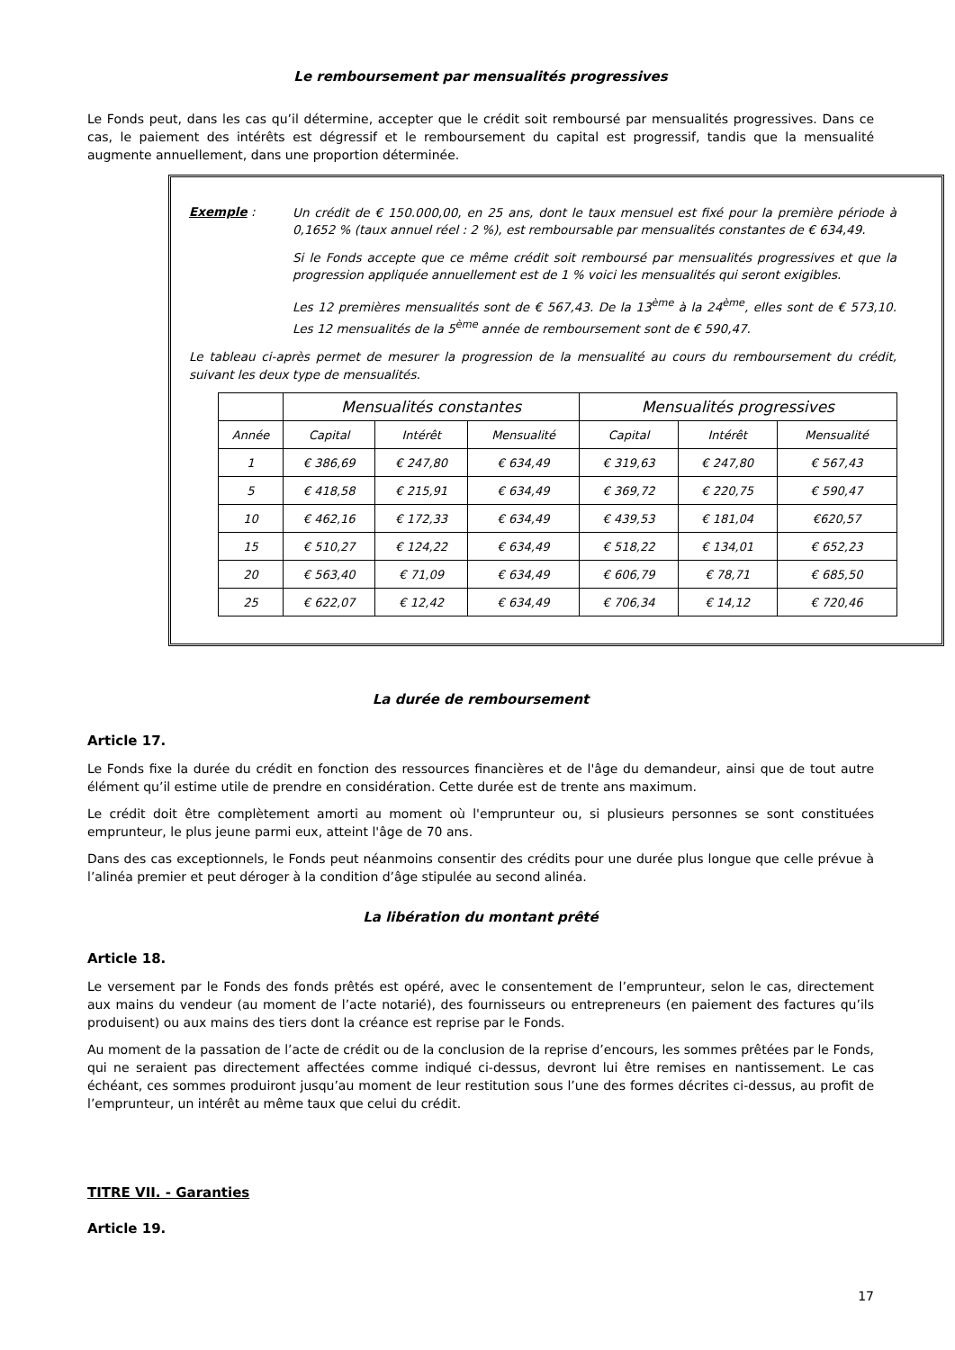Le remboursement par mensualités progressives
Le Fonds peut, dans les cas qu’il détermine, accepter que le crédit soit remboursé par mensualités progressives. Dans ce cas, le paiement des intérêts est dégressif et le remboursement du capital est progressif, tandis que la mensualité augmente annuellement, dans une proportion déterminée.
Exemple :
Un crédit de € 150.000,00, en 25 ans, dont le taux mensuel est fixé pour la première période à 0,1652 % (taux annuel réel : 2 %), est remboursable par mensualités constantes de € 634,49.
Si le Fonds accepte que ce même crédit soit remboursé par mensualités progressives et que la progression appliquée annuellement est de 1 % voici les mensualités qui seront exigibles.
Les 12 premières mensualités sont de € 567,43. De la 13<sup>ème</sup> à la 24<sup>ème</sup>, elles sont de € 573,10. Les 12 mensualités de la 5<sup>ème</sup> année de remboursement sont de € 590,47.
Le tableau ci-après permet de mesurer la progression de la mensualité au cours du remboursement du crédit, suivant les deux type de mensualités.
| | Mensualités constantes | | | Mensualités progressives | | |
| --- | --- | --- | --- | --- | --- | --- |
| Année | Capital | Intérêt | Mensualité | Capital | Intérêt | Mensualité |
| 1 | € 386,69 | € 247,80 | € 634,49 | € 319,63 | € 247,80 | € 567,43 |
| 5 | € 418,58 | € 215,91 | € 634,49 | € 369,72 | € 220,75 | € 590,47 |
| 10 | € 462,16 | € 172,33 | € 634,49 | € 439,53 | € 181,04 | €620,57 |
| 15 | € 510,27 | € 124,22 | € 634,49 | € 518,22 | € 134,01 | € 652,23 |
| 20 | € 563,40 | € 71,09 | € 634,49 | € 606,79 | € 78,71 | € 685,50 |
| 25 | € 622,07 | € 12,42 | € 634,49 | € 706,34 | € 14,12 | € 720,46 |
La durée de remboursement
Article 17.
Le Fonds fixe la durée du crédit en fonction des ressources financières et de l'âge du demandeur, ainsi que de tout autre élément qu’il estime utile de prendre en considération. Cette durée est de trente ans maximum.
Le crédit doit être complètement amorti au moment où l'emprunteur ou, si plusieurs personnes se sont constituées emprunteur, le plus jeune parmi eux, atteint l'âge de 70 ans.
Dans des cas exceptionnels, le Fonds peut néanmoins consentir des crédits pour une durée plus longue que celle prévue à l’alinéa premier et peut déroger à la condition d’âge stipulée au second alinéa.
La libération du montant prêté
Article 18.
Le versement par le Fonds des fonds prêtés est opéré, avec le consentement de l’emprunteur, selon le cas, directement aux mains du vendeur (au moment de l’acte notarié), des fournisseurs ou entrepreneurs (en paiement des factures qu’ils produisent) ou aux mains des tiers dont la créance est reprise par le Fonds.
Au moment de la passation de l’acte de crédit ou de la conclusion de la reprise d’encours, les sommes prêtées par le Fonds, qui ne seraient pas directement affectées comme indiqué ci-dessus, devront lui être remises en nantissement. Le cas échéant, ces sommes produiront jusqu’au moment de leur restitution sous l’une des formes décrites ci-dessus, au profit de l’emprunteur, un intérêt au même taux que celui du crédit.
TITRE VII. - Garanties
Article 19.
17